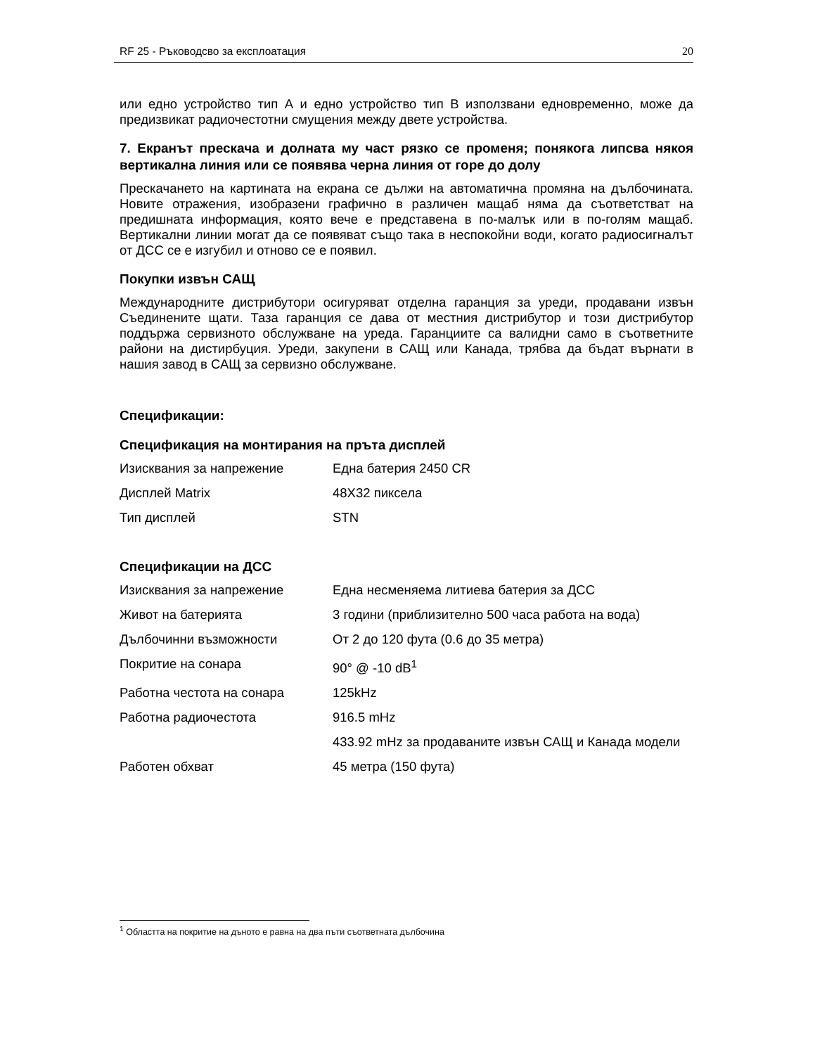RF 25 - Ръководсво за експлоатация 20
или едно устройство тип А и едно устройство тип В използвани едновременно, може да предизвикат радиочестотни смущения между двете устройства.
7. Екранът прескача и долната му част рязко се променя; понякога липсва някоя вертикална линия или се появява черна линия от горе до долу
Прескачането на картината на екрана се дължи на автоматична промяна на дълбочината. Новите отражения, изобразени графично в различен мащаб няма да съответстват на предишната информация, която вече е представена в по-малък или в по-голям мащаб. Вертикални линии могат да се появяват също така в неспокойни води, когато радиосигналът от ДСС се е изгубил и отново се е появил.
Покупки извън САЩ
Международните дистрибутори осигуряват отделна гаранция за уреди, продавани извън Съединените щати. Таза гаранция се дава от местния дистрибутор и този дистрибутор поддържа сервизното обслужване на уреда. Гаранциите са валидни само в съответните райони на дистирбуция. Уреди, закупени в САЩ или Канада, трябва да бъдат върнати в нашия завод в САЩ за сервизно обслужване.
Спецификации:
Спецификация на монтирания на пръта дисплей
| Изисквания за напрежение | Една батерия 2450 CR |
| Дисплей Matrix | 48X32 пиксела |
| Тип дисплей | STN |
Спецификации на ДСС
| Изисквания за напрежение | Една несменяема литиева батерия за ДСС |
| Живот на батерията | 3 години (приблизително 500 часа работа на вода) |
| Дълбочинни възможности | От 2 до 120 фута (0.6 до 35 метра) |
| Покритие на сонара | 90° @ -10 dB<sup>1</sup> |
| Работна честота на сонара | 125kHz |
| Работна радиочестота | 916.5 mHz |
| | 433.92 mHz за продаваните извън САЩ и Канада модели |
| Работен обхват | 45 метра (150 фута) |
<sup>1</sup> Областта на покритие на дъното е равна на два пъти съответната дълбочина